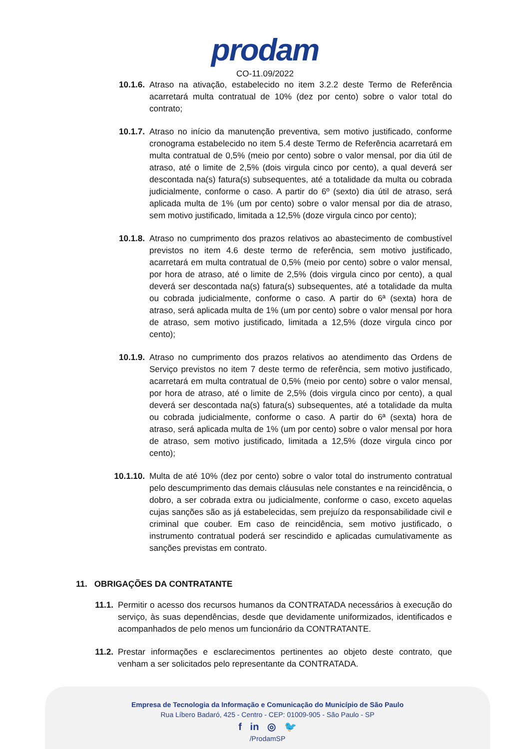prodam
CO-11.09/2022
10.1.6. Atraso na ativação, estabelecido no item 3.2.2 deste Termo de Referência acarretará multa contratual de 10% (dez por cento) sobre o valor total do contrato;
10.1.7. Atraso no início da manutenção preventiva, sem motivo justificado, conforme cronograma estabelecido no item 5.4 deste Termo de Referência acarretará em multa contratual de 0,5% (meio por cento) sobre o valor mensal, por dia útil de atraso, até o limite de 2,5% (dois virgula cinco por cento), a qual deverá ser descontada na(s) fatura(s) subsequentes, até a totalidade da multa ou cobrada judicialmente, conforme o caso. A partir do 6º (sexto) dia útil de atraso, será aplicada multa de 1% (um por cento) sobre o valor mensal por dia de atraso, sem motivo justificado, limitada a 12,5% (doze virgula cinco por cento);
10.1.8. Atraso no cumprimento dos prazos relativos ao abastecimento de combustível previstos no item 4.6 deste termo de referência, sem motivo justificado, acarretará em multa contratual de 0,5% (meio por cento) sobre o valor mensal, por hora de atraso, até o limite de 2,5% (dois virgula cinco por cento), a qual deverá ser descontada na(s) fatura(s) subsequentes, até a totalidade da multa ou cobrada judicialmente, conforme o caso. A partir do 6ª (sexta) hora de atraso, será aplicada multa de 1% (um por cento) sobre o valor mensal por hora de atraso, sem motivo justificado, limitada a 12,5% (doze virgula cinco por cento);
10.1.9. Atraso no cumprimento dos prazos relativos ao atendimento das Ordens de Serviço previstos no item 7 deste termo de referência, sem motivo justificado, acarretará em multa contratual de 0,5% (meio por cento) sobre o valor mensal, por hora de atraso, até o limite de 2,5% (dois virgula cinco por cento), a qual deverá ser descontada na(s) fatura(s) subsequentes, até a totalidade da multa ou cobrada judicialmente, conforme o caso. A partir do 6ª (sexta) hora de atraso, será aplicada multa de 1% (um por cento) sobre o valor mensal por hora de atraso, sem motivo justificado, limitada a 12,5% (doze virgula cinco por cento);
10.1.10.
Multa de até 10% (dez por cento) sobre o valor total do instrumento contratual pelo descumprimento das demais cláusulas nele constantes e na reincidência, o dobro, a ser cobrada extra ou judicialmente, conforme o caso, exceto aquelas cujas sanções são as já estabelecidas, sem prejuízo da responsabilidade civil e criminal que couber. Em caso de reincidência, sem motivo justificado, o instrumento contratual poderá ser rescindido e aplicadas cumulativamente as sanções previstas em contrato.
11. OBRIGAÇÕES DA CONTRATANTE
11.1. Permitir o acesso dos recursos humanos da CONTRATADA necessários à execução do serviço, às suas dependências, desde que devidamente uniformizados, identificados e acompanhados de pelo menos um funcionário da CONTRATANTE.
11.2. Prestar informações e esclarecimentos pertinentes ao objeto deste contrato, que venham a ser solicitados pelo representante da CONTRATADA.
Empresa de Tecnologia da Informação e Comunicação do Município de São Paulo
Rua Líbero Badaró, 425 - Centro - CEP: 01009-905 - São Paulo - SP
f in ◎ 🐦
/ProdamSP